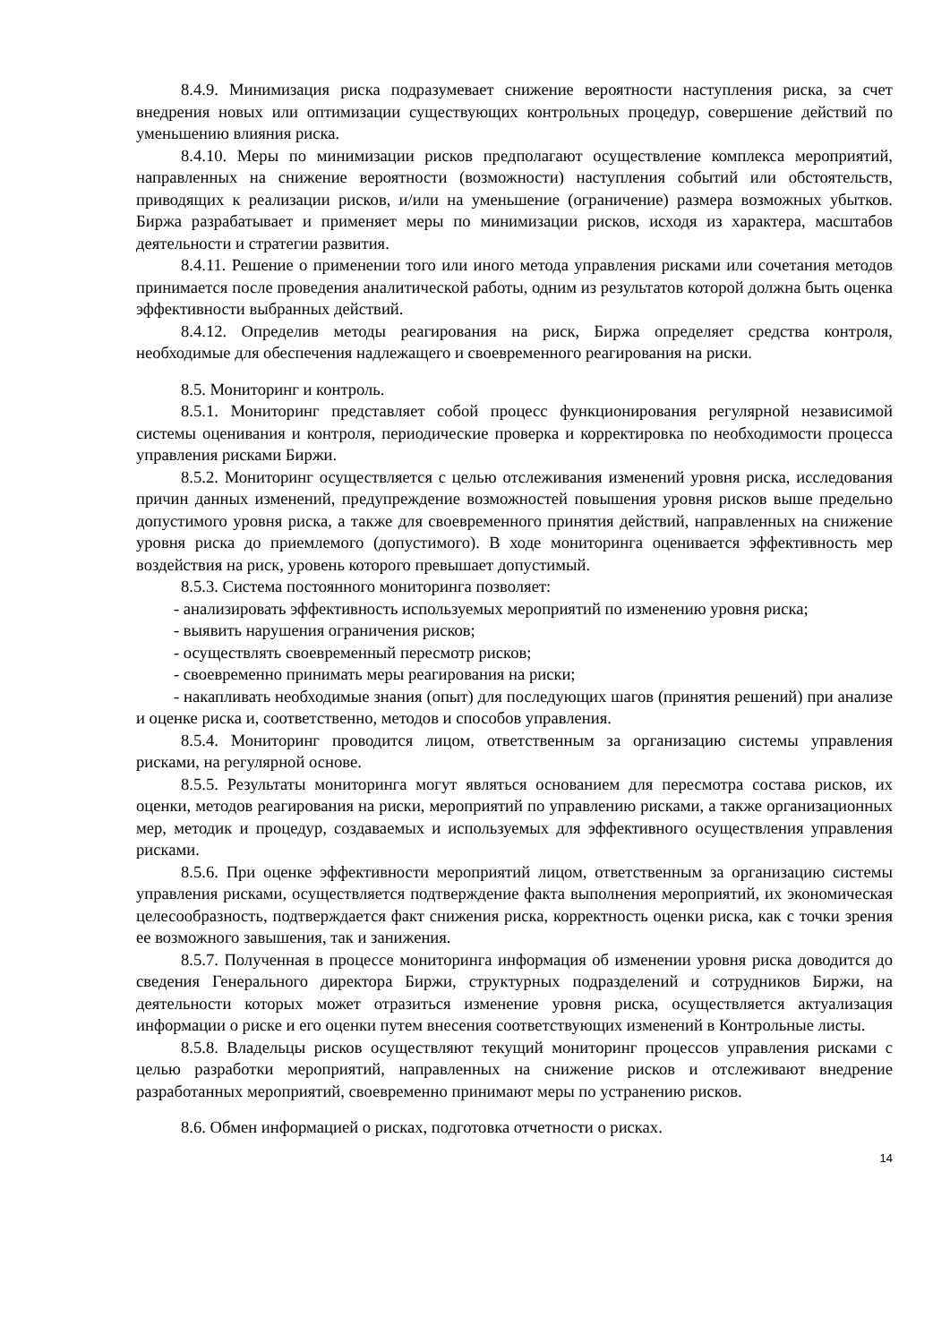8.4.9. Минимизация риска подразумевает снижение вероятности наступления риска, за счет внедрения новых или оптимизации существующих контрольных процедур, совершение действий по уменьшению влияния риска.
8.4.10. Меры по минимизации рисков предполагают осуществление комплекса мероприятий, направленных на снижение вероятности (возможности) наступления событий или обстоятельств, приводящих к реализации рисков, и/или на уменьшение (ограничение) размера возможных убытков. Биржа разрабатывает и применяет меры по минимизации рисков, исходя из характера, масштабов деятельности и стратегии развития.
8.4.11. Решение о применении того или иного метода управления рисками или сочетания методов принимается после проведения аналитической работы, одним из результатов которой должна быть оценка эффективности выбранных действий.
8.4.12. Определив методы реагирования на риск, Биржа определяет средства контроля, необходимые для обеспечения надлежащего и своевременного реагирования на риски.
8.5. Мониторинг и контроль.
8.5.1. Мониторинг представляет собой процесс функционирования регулярной независимой системы оценивания и контроля, периодические проверка и корректировка по необходимости процесса управления рисками Биржи.
8.5.2. Мониторинг осуществляется с целью отслеживания изменений уровня риска, исследования причин данных изменений, предупреждение возможностей повышения уровня рисков выше предельно допустимого уровня риска, а также для своевременного принятия действий, направленных на снижение уровня риска до приемлемого (допустимого). В ходе мониторинга оценивается эффективность мер воздействия на риск, уровень которого превышает допустимый.
8.5.3. Система постоянного мониторинга позволяет:
- анализировать эффективность используемых мероприятий по изменению уровня риска;
- выявить нарушения ограничения рисков;
- осуществлять своевременный пересмотр рисков;
- своевременно принимать меры реагирования на риски;
- накапливать необходимые знания (опыт) для последующих шагов (принятия решений) при анализе и оценке риска и, соответственно, методов и способов управления.
8.5.4. Мониторинг проводится лицом, ответственным за организацию системы управления рисками, на регулярной основе.
8.5.5. Результаты мониторинга могут являться основанием для пересмотра состава рисков, их оценки, методов реагирования на риски, мероприятий по управлению рисками, а также организационных мер, методик и процедур, создаваемых и используемых для эффективного осуществления управления рисками.
8.5.6. При оценке эффективности мероприятий лицом, ответственным за организацию системы управления рисками, осуществляется подтверждение факта выполнения мероприятий, их экономическая целесообразность, подтверждается факт снижения риска, корректность оценки риска, как с точки зрения ее возможного завышения, так и занижения.
8.5.7. Полученная в процессе мониторинга информация об изменении уровня риска доводится до сведения Генерального директора Биржи, структурных подразделений и сотрудников Биржи, на деятельности которых может отразиться изменение уровня риска, осуществляется актуализация информации о риске и его оценки путем внесения соответствующих изменений в Контрольные листы.
8.5.8. Владельцы рисков осуществляют текущий мониторинг процессов управления рисками с целью разработки мероприятий, направленных на снижение рисков и отслеживают внедрение разработанных мероприятий, своевременно принимают меры по устранению рисков.
8.6. Обмен информацией о рисках, подготовка отчетности о рисках.
14